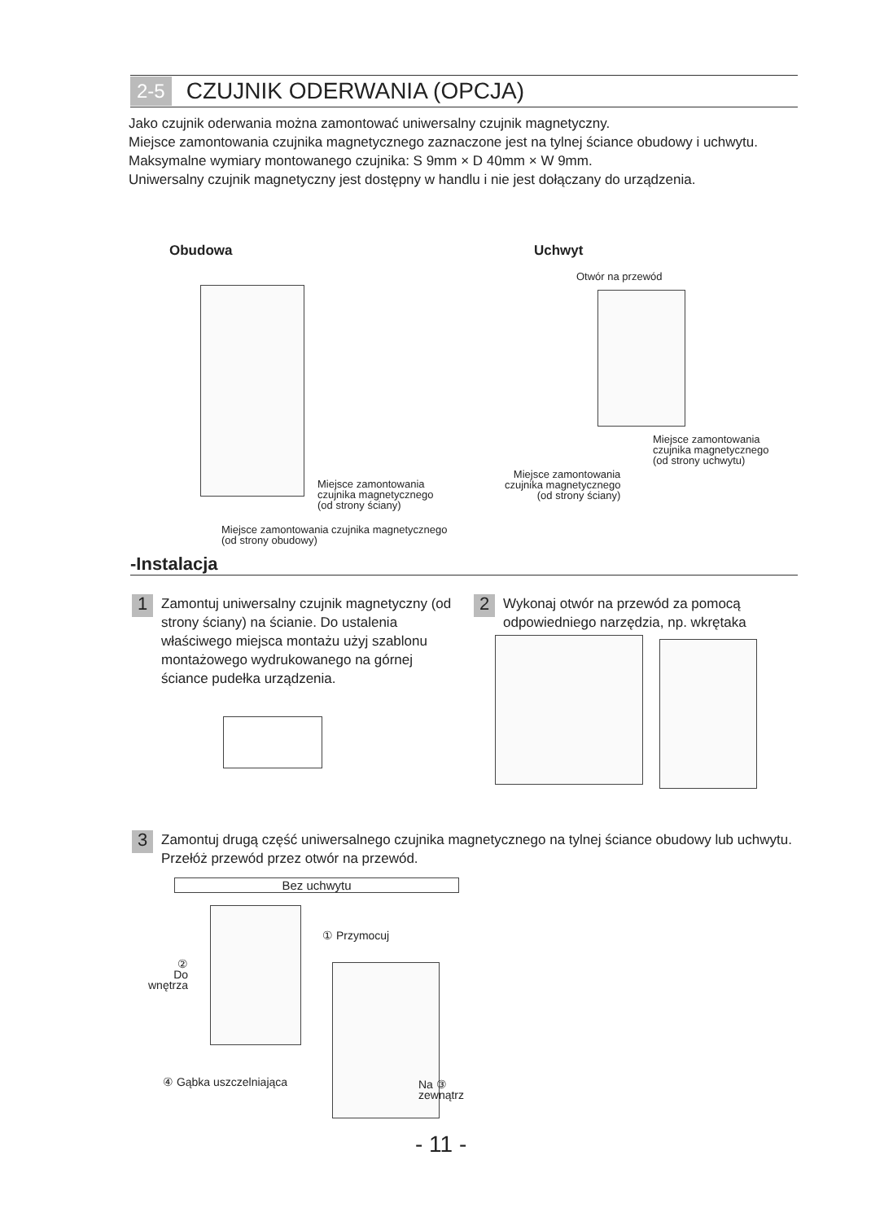2-5 CZUJNIK ODERWANIA (OPCJA)
Jako czujnik oderwania można zamontować uniwersalny czujnik magnetyczny.
Miejsce zamontowania czujnika magnetycznego zaznaczone jest na tylnej ściance obudowy i uchwytu. Maksymalne wymiary montowanego czujnika: S 9mm × D 40mm × W 9mm.
Uniwersalny czujnik magnetyczny jest dostępny w handlu i nie jest dołączany do urządzenia.
Obudowa Uchwyt
Miejsce zamontowania
czujnika magnetycznego
(od strony ściany)
Miejsce zamontowania czujnika magnetycznego
(od strony obudowy)
Otwór na przewód
Miejsce zamontowania
czujnika magnetycznego
(od strony uchwytu)
Miejsce zamontowania
czujnika magnetycznego
(od strony ściany)
-Instalacja
1 Zamontuj uniwersalny czujnik magnetyczny (od strony ściany) na ścianie. Do ustalenia właściwego miejsca montażu użyj szablonu montażowego wydrukowanego na górnej ściance pudełka urządzenia.
2 Wykonaj otwór na przewód za pomocą odpowiedniego narzędzia, np. wkrętaka
3 Zamontuj drugą część uniwersalnego czujnika magnetycznego na tylnej ściance obudowy lub uchwytu. Przełóż przewód przez otwór na przewód.
Bez uchwytu
① Przymocuj
②
Do
wnętrza
④ Gąbka uszczelniająca
Na ③
zewnątrz
- 11 -